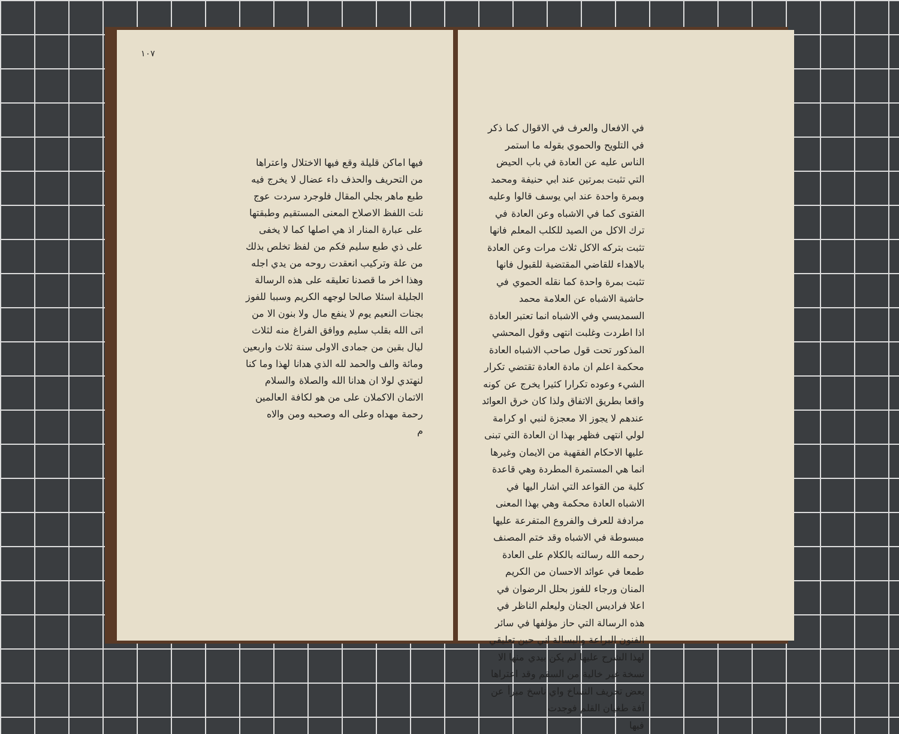١٠٧
فيها اماكن قليلة وقع فيها الاختلال واعتراها من التحريف والحذف داء عضال لا يخرج فيه طبع ماهر بجلي المقال فلوجرد سردت عوج نلت اللفظ الاصلاح المعنى المستقيم وطبقتها على عبارة المنار اذ هي اصلها كما لا يخفى على ذي طبع سليم فكم من لفظ تخلص بذلك من علة وتركيب انعقدت روحه من يدي اجله وهذا اخر ما قصدنا تعليقه على هذه الرسالة الجليلة اسئلا صالحا لوجهه الكريم وسببا للفوز بجنات النعيم يوم لا ينفع مال ولا بنون الا من اتى الله بقلب سليم ووافق الفراغ منه لثلاث ليال بقين من جمادى الاولى سنة ثلاث واربعين ومائة والف والحمد لله الذي هدانا لهذا وما كنا لنهتدي لولا ان هدانا الله والصلاة والسلام الاتمان الاكملان على من هو لكافة العالمين رحمة مهداه وعلى اله وصحبه ومن والاه
م
في الافعال والعرف في الاقوال كما ذكر في التلويح والحموي بقوله ما استمر الناس عليه عن العادة في باب الحيض التي تثبت بمرتين عند ابي حنيفة ومحمد وبمرة واحدة عند ابي يوسف قالوا وعليه الفتوى كما في الاشباه وعن العادة في ترك الاكل من الصيد للكلب المعلم فانها تثبت بتركه الاكل ثلاث مرات وعن العادة بالاهداء للقاضي المقتضية للقبول فانها تثبت بمرة واحدة كما نقله الحموي في حاشية الاشباه عن العلامة محمد السمديسي وفي الاشباه انما تعتبر العادة اذا اطردت وغلبت انتهى وقول المحشي المذكور تحت قول صاحب الاشباه العادة محكمة اعلم ان مادة العادة تقتضي تكرار الشيء وعوده تكرارا كثيرا يخرج عن كونه واقعا بطريق الاتفاق ولذا كان خرق العوائد عندهم لا يجوز الا معجزة لنبي او كرامة لولي انتهى فظهر بهذا ان العادة التي تبنى عليها الاحكام الفقهية من الايمان وغيرها انما هي المستمرة المطردة وهي قاعدة كلية من القواعد التي اشار اليها في الاشباه العادة محكمة وهي بهذا المعنى مرادفة للعرف والفروع المتفرعة عليها مبسوطة في الاشباه وقد ختم المصنف رحمه الله رسالته بالكلام على العادة طمعا في عوائد الاحسان من الكريم المنان ورجاء للفوز بحلل الرضوان في اعلا فراديس الجنان وليعلم الناظر في هذه الرسالة التي حاز مؤلفها في سائر الفنون البراعة والبسالة اني حين تعليقي لهذا الشرح عليها لم يكن بيدي منها الا نسخة غير خالية من السقم وقد اعتراها بعض تحريف النساخ واي ناسخ مبرأ عن آفة طغيان القلم فوجدت
فيها